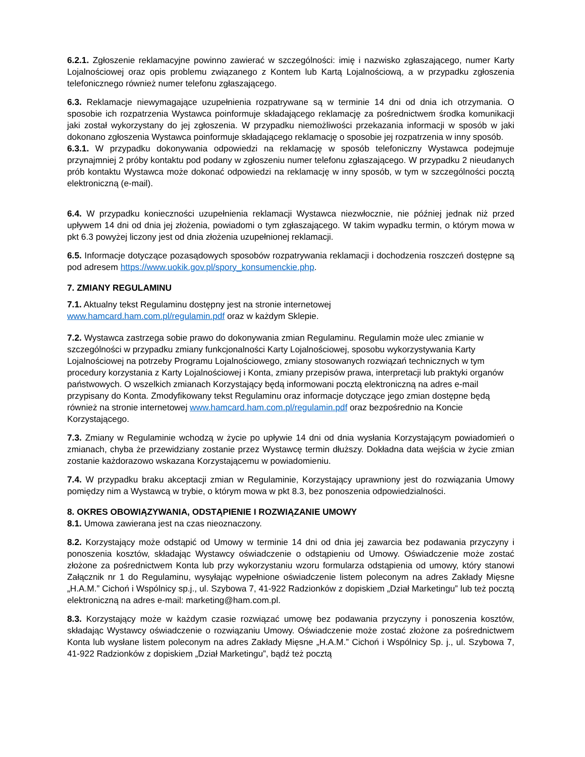6.2.1. Zgłoszenie reklamacyjne powinno zawierać w szczególności: imię i nazwisko zgłaszającego, numer Karty Lojalnościowej oraz opis problemu związanego z Kontem lub Kartą Lojalnościową, a w przypadku zgłoszenia telefonicznego również numer telefonu zgłaszającego.
6.3. Reklamacje niewymagające uzupełnienia rozpatrywane są w terminie 14 dni od dnia ich otrzymania. O sposobie ich rozpatrzenia Wystawca poinformuje składającego reklamację za pośrednictwem środka komunikacji jaki został wykorzystany do jej zgłoszenia. W przypadku niemożliwości przekazania informacji w sposób w jaki dokonano zgłoszenia Wystawca poinformuje składającego reklamację o sposobie jej rozpatrzenia w inny sposób.
6.3.1. W przypadku dokonywania odpowiedzi na reklamację w sposób telefoniczny Wystawca podejmuje przynajmniej 2 próby kontaktu pod podany w zgłoszeniu numer telefonu zgłaszającego. W przypadku 2 nieudanych prób kontaktu Wystawca może dokonać odpowiedzi na reklamację w inny sposób, w tym w szczególności pocztą elektroniczną (e-mail).
6.4. W przypadku konieczności uzupełnienia reklamacji Wystawca niezwłocznie, nie później jednak niż przed upływem 14 dni od dnia jej złożenia, powiadomi o tym zgłaszającego. W takim wypadku termin, o którym mowa w pkt 6.3 powyżej liczony jest od dnia złożenia uzupełnionej reklamacji.
6.5. Informacje dotyczące pozasądowych sposobów rozpatrywania reklamacji i dochodzenia roszczeń dostępne są pod adresem https://www.uokik.gov.pl/spory_konsumenckie.php.
7. ZMIANY REGULAMINU
7.1. Aktualny tekst Regulaminu dostępny jest na stronie internetowej
www.hamcard.ham.com.pl/regulamin.pdf oraz w każdym Sklepie.
7.2. Wystawca zastrzega sobie prawo do dokonywania zmian Regulaminu. Regulamin może ulec zmianie w szczególności w przypadku zmiany funkcjonalności Karty Lojalnościowej, sposobu wykorzystywania Karty Lojalnościowej na potrzeby Programu Lojalnościowego, zmiany stosowanych rozwiązań technicznych w tym procedury korzystania z Karty Lojalnościowej i Konta, zmiany przepisów prawa, interpretacji lub praktyki organów państwowych. O wszelkich zmianach Korzystający będą informowani pocztą elektroniczną na adres e-mail przypisany do Konta. Zmodyfikowany tekst Regulaminu oraz informacje dotyczące jego zmian dostępne będą również na stronie internetowej www.hamcard.ham.com.pl/regulamin.pdf oraz bezpośrednio na Koncie Korzystającego.
7.3. Zmiany w Regulaminie wchodzą w życie po upływie 14 dni od dnia wysłania Korzystającym powiadomień o zmianach, chyba że przewidziany zostanie przez Wystawcę termin dłuższy. Dokładna data wejścia w życie zmian zostanie każdorazowo wskazana Korzystającemu w powiadomieniu.
7.4. W przypadku braku akceptacji zmian w Regulaminie, Korzystający uprawniony jest do rozwiązania Umowy pomiędzy nim a Wystawcą w trybie, o którym mowa w pkt 8.3, bez ponoszenia odpowiedzialności.
8. OKRES OBOWIĄZYWANIA, ODSTĄPIENIE I ROZWIĄZANIE UMOWY
8.1. Umowa zawierana jest na czas nieoznaczony.
8.2. Korzystający może odstąpić od Umowy w terminie 14 dni od dnia jej zawarcia bez podawania przyczyny i ponoszenia kosztów, składając Wystawcy oświadczenie o odstąpieniu od Umowy. Oświadczenie może zostać złożone za pośrednictwem Konta lub przy wykorzystaniu wzoru formularza odstąpienia od umowy, który stanowi Załącznik nr 1 do Regulaminu, wysyłając wypełnione oświadczenie listem poleconym na adres Zakłady Mięsne „H.A.M.” Cichoń i Wspólnicy sp.j., ul. Szybowa 7, 41-922 Radzionków z dopiskiem „Dział Marketingu” lub też pocztą elektroniczną na adres e-mail: marketing@ham.com.pl.
8.3. Korzystający może w każdym czasie rozwiązać umowę bez podawania przyczyny i ponoszenia kosztów, składając Wystawcy oświadczenie o rozwiązaniu Umowy. Oświadczenie może zostać złożone za pośrednictwem Konta lub wysłane listem poleconym na adres Zakłady Mięsne „H.A.M.” Cichoń i Wspólnicy Sp. j., ul. Szybowa 7, 41-922 Radzionków z dopiskiem „Dział Marketingu”, bądź też pocztą